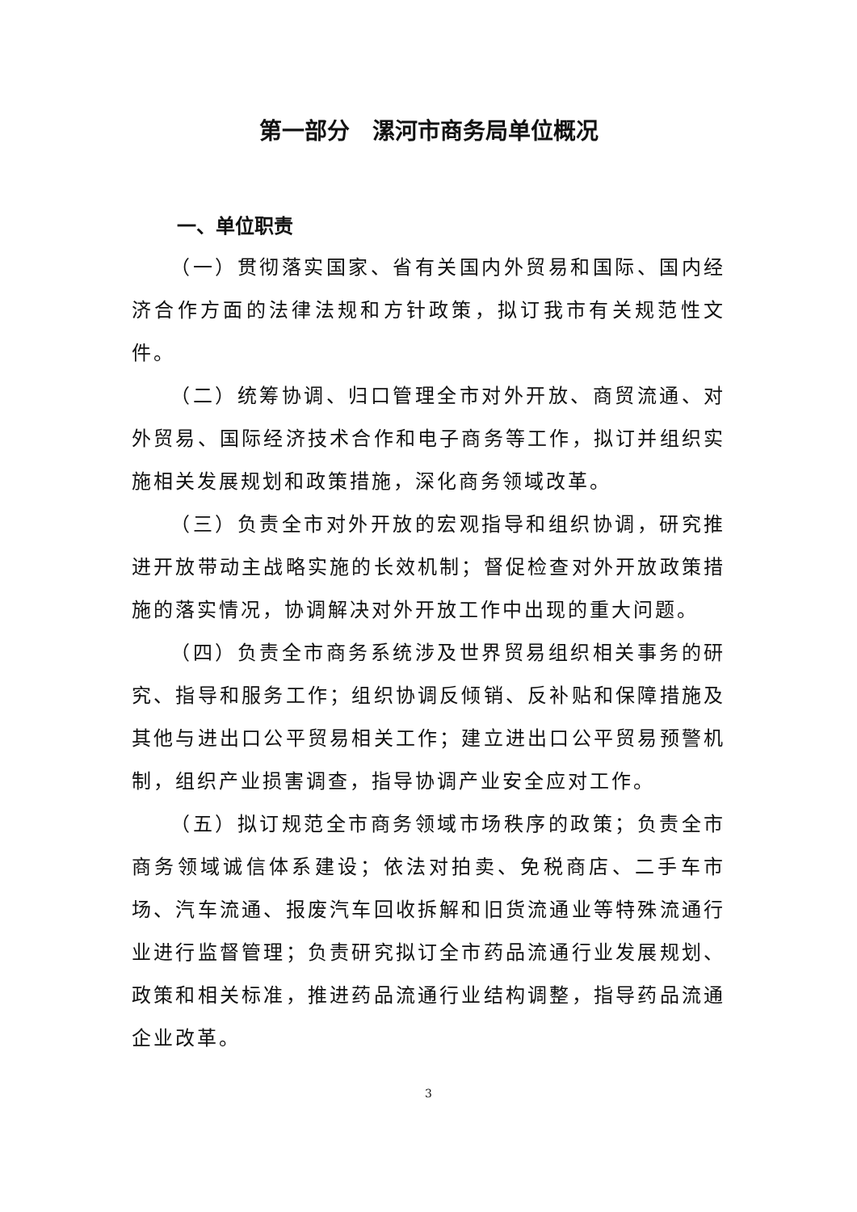第一部分　漯河市商务局单位概况
一、单位职责
（一）贯彻落实国家、省有关国内外贸易和国际、国内经济合作方面的法律法规和方针政策，拟订我市有关规范性文件。
（二）统筹协调、归口管理全市对外开放、商贸流通、对外贸易、国际经济技术合作和电子商务等工作，拟订并组织实施相关发展规划和政策措施，深化商务领域改革。
（三）负责全市对外开放的宏观指导和组织协调，研究推进开放带动主战略实施的长效机制；督促检查对外开放政策措施的落实情况，协调解决对外开放工作中出现的重大问题。
（四）负责全市商务系统涉及世界贸易组织相关事务的研究、指导和服务工作；组织协调反倾销、反补贴和保障措施及其他与进出口公平贸易相关工作；建立进出口公平贸易预警机制，组织产业损害调查，指导协调产业安全应对工作。
（五）拟订规范全市商务领域市场秩序的政策；负责全市商务领域诚信体系建设；依法对拍卖、免税商店、二手车市场、汽车流通、报废汽车回收拆解和旧货流通业等特殊流通行业进行监督管理；负责研究拟订全市药品流通行业发展规划、政策和相关标准，推进药品流通行业结构调整，指导药品流通企业改革。
3